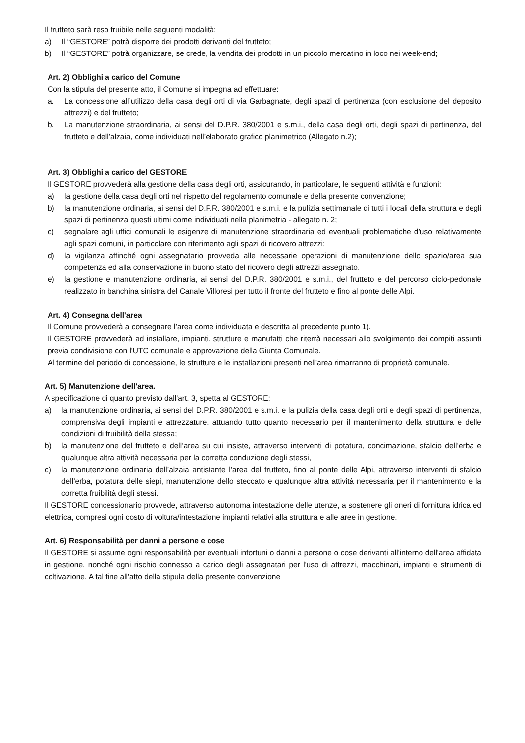Il frutteto sarà reso fruibile nelle seguenti modalità:
a) Il “GESTORE” potrà disporre dei prodotti derivanti del frutteto;
b) Il “GESTORE” potrà organizzare, se crede, la vendita dei prodotti in un piccolo mercatino in loco nei week-end;
Art. 2) Obblighi a carico del Comune
Con la stipula del presente atto, il Comune si impegna ad effettuare:
a. La concessione all’utilizzo della casa degli orti di via Garbagnate, degli spazi di pertinenza (con esclusione del deposito attrezzi) e del frutteto;
b. La manutenzione straordinaria, ai sensi del D.P.R. 380/2001 e s.m.i., della casa degli orti, degli spazi di pertinenza, del frutteto e dell’alzaia, come individuati nell’elaborato grafico planimetrico (Allegato n.2);
Art. 3) Obblighi a carico del GESTORE
Il GESTORE provvederà alla gestione della casa degli orti, assicurando, in particolare, le seguenti attività e funzioni:
a) la gestione della casa degli orti nel rispetto del regolamento comunale e della presente convenzione;
b) la manutenzione ordinaria, ai sensi del D.P.R. 380/2001 e s.m.i. e la pulizia settimanale di tutti i locali della struttura e degli spazi di pertinenza questi ultimi come individuati nella planimetria - allegato n. 2;
c) segnalare agli uffici comunali le esigenze di manutenzione straordinaria ed eventuali problematiche d’uso relativamente agli spazi comuni, in particolare con riferimento agli spazi di ricovero attrezzi;
d) la vigilanza affinché ogni assegnatario provveda alle necessarie operazioni di manutenzione dello spazio/area sua competenza ed alla conservazione in buono stato del ricovero degli attrezzi assegnato.
e) la gestione e manutenzione ordinaria, ai sensi del D.P.R. 380/2001 e s.m.i., del frutteto e del percorso ciclo-pedonale realizzato in banchina sinistra del Canale Villoresi per tutto il fronte del frutteto e fino al ponte delle Alpi.
Art. 4) Consegna dell'area
Il Comune provvederà a consegnare l’area come individuata e descritta al precedente punto 1).
Il GESTORE provvederà ad installare, impianti, strutture e manufatti che riterrà necessari allo svolgimento dei compiti assunti previa condivisione con l'UTC comunale e approvazione della Giunta Comunale.
Al termine del periodo di concessione, le strutture e le installazioni presenti nell'area rimarranno di proprietà comunale.
Art. 5) Manutenzione dell'area.
A specificazione di quanto previsto dall'art. 3, spetta al GESTORE:
a) la manutenzione ordinaria, ai sensi del D.P.R. 380/2001 e s.m.i. e la pulizia della casa degli orti e degli spazi di pertinenza, comprensiva degli impianti e attrezzature, attuando tutto quanto necessario per il mantenimento della struttura e delle condizioni di fruibilità della stessa;
b) la manutenzione del frutteto e dell’area su cui insiste, attraverso interventi di potatura, concimazione, sfalcio dell’erba e qualunque altra attività necessaria per la corretta conduzione degli stessi,
c) la manutenzione ordinaria dell’alzaia antistante l’area del frutteto, fino al ponte delle Alpi, attraverso interventi di sfalcio dell’erba, potatura delle siepi, manutenzione dello steccato e qualunque altra attività necessaria per il mantenimento e la corretta fruibilità degli stessi.
Il GESTORE concessionario provvede, attraverso autonoma intestazione delle utenze, a sostenere gli oneri di fornitura idrica ed elettrica, compresi ogni costo di voltura/intestazione impianti relativi alla struttura e alle aree in gestione.
Art. 6) Responsabilità per danni a persone e cose
Il GESTORE si assume ogni responsabilità per eventuali infortuni o danni a persone o cose derivanti all'interno dell'area affidata in gestione, nonché ogni rischio connesso a carico degli assegnatari per l'uso di attrezzi, macchinari, impianti e strumenti di coltivazione. A tal fine all'atto della stipula della presente convenzione